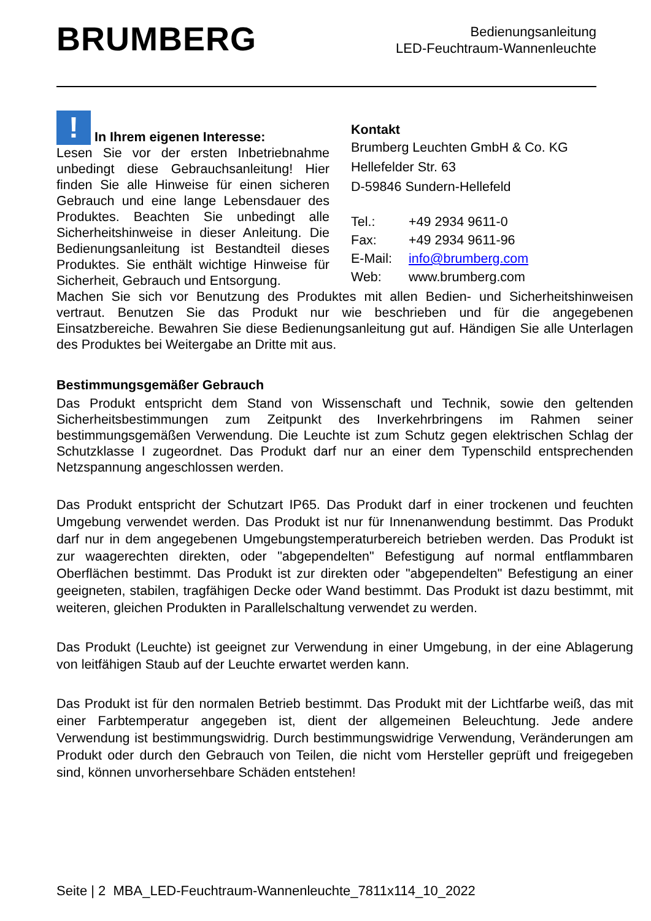BRUMBERG
Bedienungsanleitung
LED-Feuchtraum-Wannenleuchte
! In Ihrem eigenen Interesse:
Lesen Sie vor der ersten Inbetriebnahme unbedingt diese Gebrauchsanleitung! Hier finden Sie alle Hinweise für einen sicheren Gebrauch und eine lange Lebensdauer des Produktes. Beachten Sie unbedingt alle Sicherheitshinweise in dieser Anleitung. Die Bedienungsanleitung ist Bestandteil dieses Produktes. Sie enthält wichtige Hinweise für Sicherheit, Gebrauch und Entsorgung.
Kontakt
Brumberg Leuchten GmbH & Co. KG
Hellefelder Str. 63
D-59846 Sundern-Hellefeld
| Tel.: | +49 2934 9611-0 |
| Fax: | +49 2934 9611-96 |
| E-Mail: | info@brumberg.com |
| Web: | www.brumberg.com |
Machen Sie sich vor Benutzung des Produktes mit allen Bedien- und Sicherheitshinweisen vertraut. Benutzen Sie das Produkt nur wie beschrieben und für die angegebenen Einsatzbereiche. Bewahren Sie diese Bedienungsanleitung gut auf. Händigen Sie alle Unterlagen des Produktes bei Weitergabe an Dritte mit aus.
Bestimmungsgemäßer Gebrauch
Das Produkt entspricht dem Stand von Wissenschaft und Technik, sowie den geltenden Sicherheitsbestimmungen zum Zeitpunkt des Inverkehrbringens im Rahmen seiner bestimmungsgemäßen Verwendung. Die Leuchte ist zum Schutz gegen elektrischen Schlag der Schutzklasse I zugeordnet. Das Produkt darf nur an einer dem Typenschild entsprechenden Netzspannung angeschlossen werden.
Das Produkt entspricht der Schutzart IP65. Das Produkt darf in einer trockenen und feuchten Umgebung verwendet werden. Das Produkt ist nur für Innenanwendung bestimmt. Das Produkt darf nur in dem angegebenen Umgebungstemperaturbereich betrieben werden. Das Produkt ist zur waagerechten direkten, oder "abgependelten" Befestigung auf normal entflammbaren Oberflächen bestimmt. Das Produkt ist zur direkten oder "abgependelten" Befestigung an einer geeigneten, stabilen, tragfähigen Decke oder Wand bestimmt. Das Produkt ist dazu bestimmt, mit weiteren, gleichen Produkten in Parallelschaltung verwendet zu werden.
Das Produkt (Leuchte) ist geeignet zur Verwendung in einer Umgebung, in der eine Ablagerung von leitfähigen Staub auf der Leuchte erwartet werden kann.
Das Produkt ist für den normalen Betrieb bestimmt. Das Produkt mit der Lichtfarbe weiß, das mit einer Farbtemperatur angegeben ist, dient der allgemeinen Beleuchtung. Jede andere Verwendung ist bestimmungswidrig. Durch bestimmungswidrige Verwendung, Veränderungen am Produkt oder durch den Gebrauch von Teilen, die nicht vom Hersteller geprüft und freigegeben sind, können unvorhersehbare Schäden entstehen!
Seite | 2 MBA_LED-Feuchtraum-Wannenleuchte_7811x114_10_2022